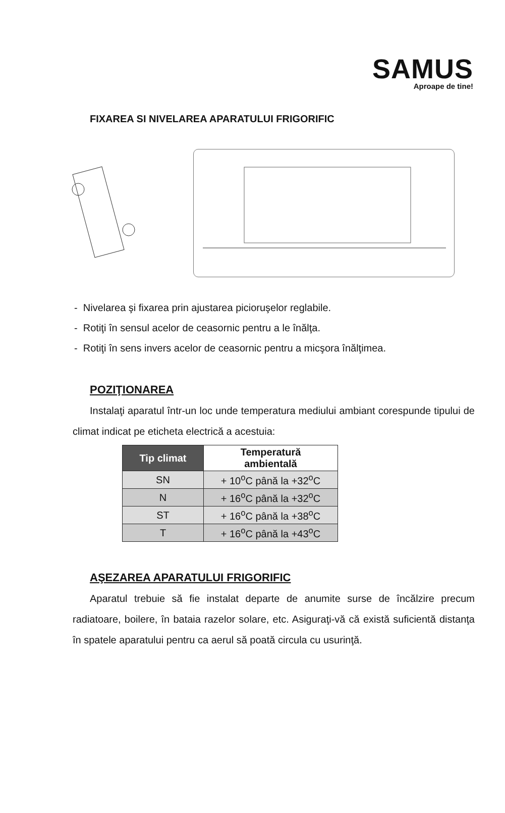SAMUS
Aproape de tine!
FIXAREA SI NIVELAREA APARATULUI FRIGORIFIC
- Nivelarea şi fixarea prin ajustarea picioruşelor reglabile.
- Rotiţi în sensul acelor de ceasornic pentru a le înălţa.
- Rotiţi în sens invers acelor de ceasornic pentru a micşora înălţimea.
POZIŢIONAREA
Instalaţi aparatul într-un loc unde temperatura mediului ambiant corespunde tipului de climat indicat pe eticheta electrică a acestuia:
| Tip climat | Temperatură ambientală |
| --- | --- |
| SN | + 10<sup>o</sup>C până la +32<sup>o</sup>C |
| N | + 16<sup>o</sup>C până la +32<sup>o</sup>C |
| ST | + 16<sup>o</sup>C până la +38<sup>o</sup>C |
| T | + 16<sup>o</sup>C până la +43<sup>o</sup>C |
AŞEZAREA APARATULUI FRIGORIFIC
Aparatul trebuie să fie instalat departe de anumite surse de încălzire precum radiatoare, boilere, în bataia razelor solare, etc. Asiguraţi-vă că există suficientă distanţa în spatele aparatului pentru ca aerul să poată circula cu usurinţă.